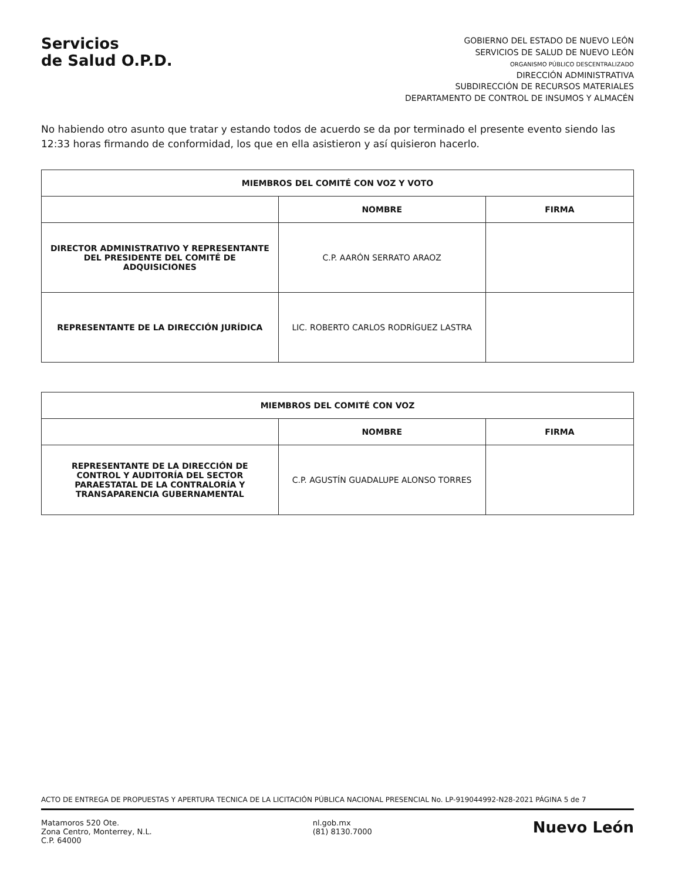Servicios
de Salud O.P.D.
GOBIERNO DEL ESTADO DE NUEVO LEÓN
SERVICIOS DE SALUD DE NUEVO LEÓN
ORGANISMO PÚBLICO DESCENTRALIZADO
DIRECCIÓN ADMINISTRATIVA
SUBDIRECCIÓN DE RECURSOS MATERIALES
DEPARTAMENTO DE CONTROL DE INSUMOS Y ALMACÉN
No habiendo otro asunto que tratar y estando todos de acuerdo se da por terminado el presente evento siendo las 12:33 horas firmando de conformidad, los que en ella asistieron y así quisieron hacerlo.
| MIEMBROS DEL COMITÉ CON VOZ Y VOTO | | |
| --- | --- | --- |
| | NOMBRE | FIRMA |
| DIRECTOR ADMINISTRATIVO Y REPRESENTANTE DEL PRESIDENTE DEL COMITÉ DE ADQUISICIONES | C.P. AARÓN SERRATO ARAOZ | |
| REPRESENTANTE DE LA DIRECCIÓN JURÍDICA | LIC. ROBERTO CARLOS RODRÍGUEZ LASTRA | |
| MIEMBROS DEL COMITÉ CON VOZ | | |
| --- | --- | --- |
| | NOMBRE | FIRMA |
| REPRESENTANTE DE LA DIRECCIÓN DE CONTROL Y AUDITORÍA DEL SECTOR PARAESTATAL DE LA CONTRALORÍA Y TRANSAPARENCIA GUBERNAMENTAL | C.P. AGUSTÍN GUADALUPE ALONSO TORRES | |
ACTO DE ENTREGA DE PROPUESTAS Y APERTURA TECNICA DE LA LICITACIÓN PÚBLICA NACIONAL PRESENCIAL No. LP-919044992-N28-2021 PÁGINA 5 de 7
Matamoros 520 Ote.
Zona Centro, Monterrey, N.L.
C.P. 64000
nl.gob.mx
(81) 8130.7000
Nuevo León